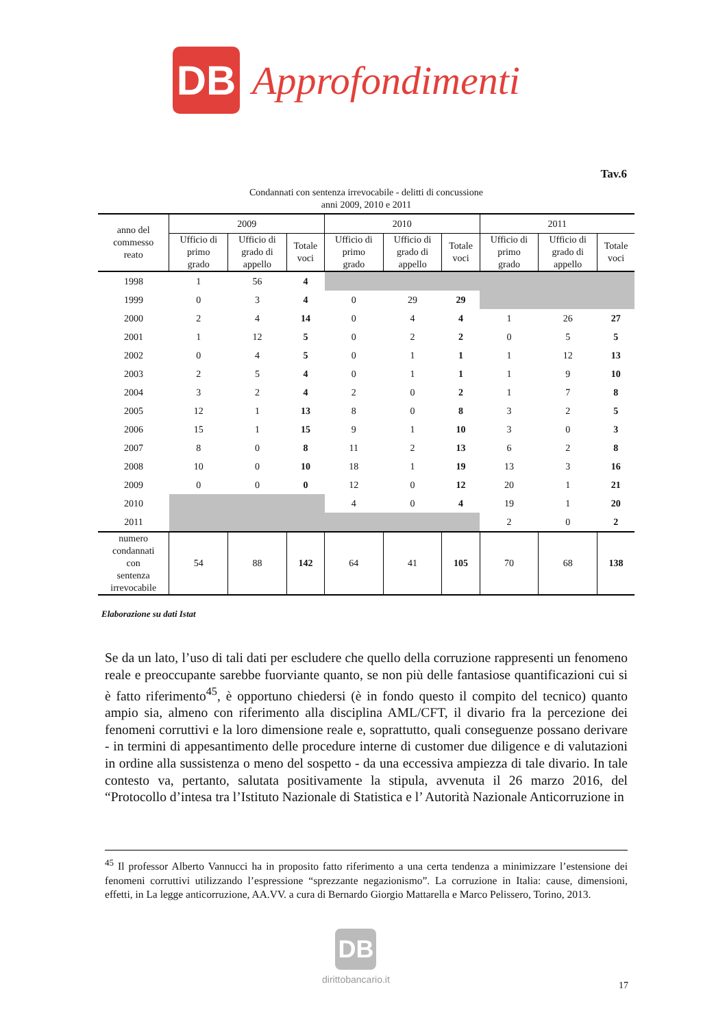DB
Approfondimenti
Tav.6
Condannati con sentenza irrevocabile - delitti di concussione
anni 2009, 2010 e 2011
| anno del commesso reato | 2009 | | | 2010 | | | 2011 | | |
| --- | --- | --- | --- | --- | --- | --- | --- | --- | --- |
| | Ufficio di primo grado | Ufficio di grado di appello | Totale voci | Ufficio di primo grado | Ufficio di grado di appello | Totale voci | Ufficio di primo grado | Ufficio di grado di appello | Totale voci |
| 1998 | 1 | 56 | 4 | | | | | | |
| 1999 | 0 | 3 | 4 | 0 | 29 | 29 | | | |
| 2000 | 2 | 4 | 14 | 0 | 4 | 4 | 1 | 26 | 27 |
| 2001 | 1 | 12 | 5 | 0 | 2 | 2 | 0 | 5 | 5 |
| 2002 | 0 | 4 | 5 | 0 | 1 | 1 | 1 | 12 | 13 |
| 2003 | 2 | 5 | 4 | 0 | 1 | 1 | 1 | 9 | 10 |
| 2004 | 3 | 2 | 4 | 2 | 0 | 2 | 1 | 7 | 8 |
| 2005 | 12 | 1 | 13 | 8 | 0 | 8 | 3 | 2 | 5 |
| 2006 | 15 | 1 | 15 | 9 | 1 | 10 | 3 | 0 | 3 |
| 2007 | 8 | 0 | 8 | 11 | 2 | 13 | 6 | 2 | 8 |
| 2008 | 10 | 0 | 10 | 18 | 1 | 19 | 13 | 3 | 16 |
| 2009 | 0 | 0 | 0 | 12 | 0 | 12 | 20 | 1 | 21 |
| 2010 | | | | 4 | 0 | 4 | 19 | 1 | 20 |
| 2011 | | | | | | | 2 | 0 | 2 |
| numero condannati con sentenza irrevocabile | 54 | 88 | 142 | 64 | 41 | 105 | 70 | 68 | 138 |
Elaborazione su dati Istat
Se da un lato, l’uso di tali dati per escludere che quello della corruzione rappresenti un fenomeno reale e preoccupante sarebbe fuorviante quanto, se non più delle fantasiose quantificazioni cui si è fatto riferimento<sup>45</sup>, è opportuno chiedersi (è in fondo questo il compito del tecnico) quanto ampio sia, almeno con riferimento alla disciplina AML/CFT, il divario fra la percezione dei fenomeni corruttivi e la loro dimensione reale e, soprattutto, quali conseguenze possano derivare - in termini di appesantimento delle procedure interne di customer due diligence e di valutazioni in ordine alla sussistenza o meno del sospetto - da una eccessiva ampiezza di tale divario. In tale contesto va, pertanto, salutata positivamente la stipula, avvenuta il 26 marzo 2016, del “Protocollo d’intesa tra l’Istituto Nazionale di Statistica e l’ Autorità Nazionale Anticorruzione in
<sup>45</sup> Il professor Alberto Vannucci ha in proposito fatto riferimento a una certa tendenza a minimizzare l’estensione dei fenomeni corruttivi utilizzando l’espressione “sprezzante negazionismo”. La corruzione in Italia: cause, dimensioni, effetti, in La legge anticorruzione, AA.VV. a cura di Bernardo Giorgio Mattarella e Marco Pelissero, Torino, 2013.
DB
dirittobancario.it
17